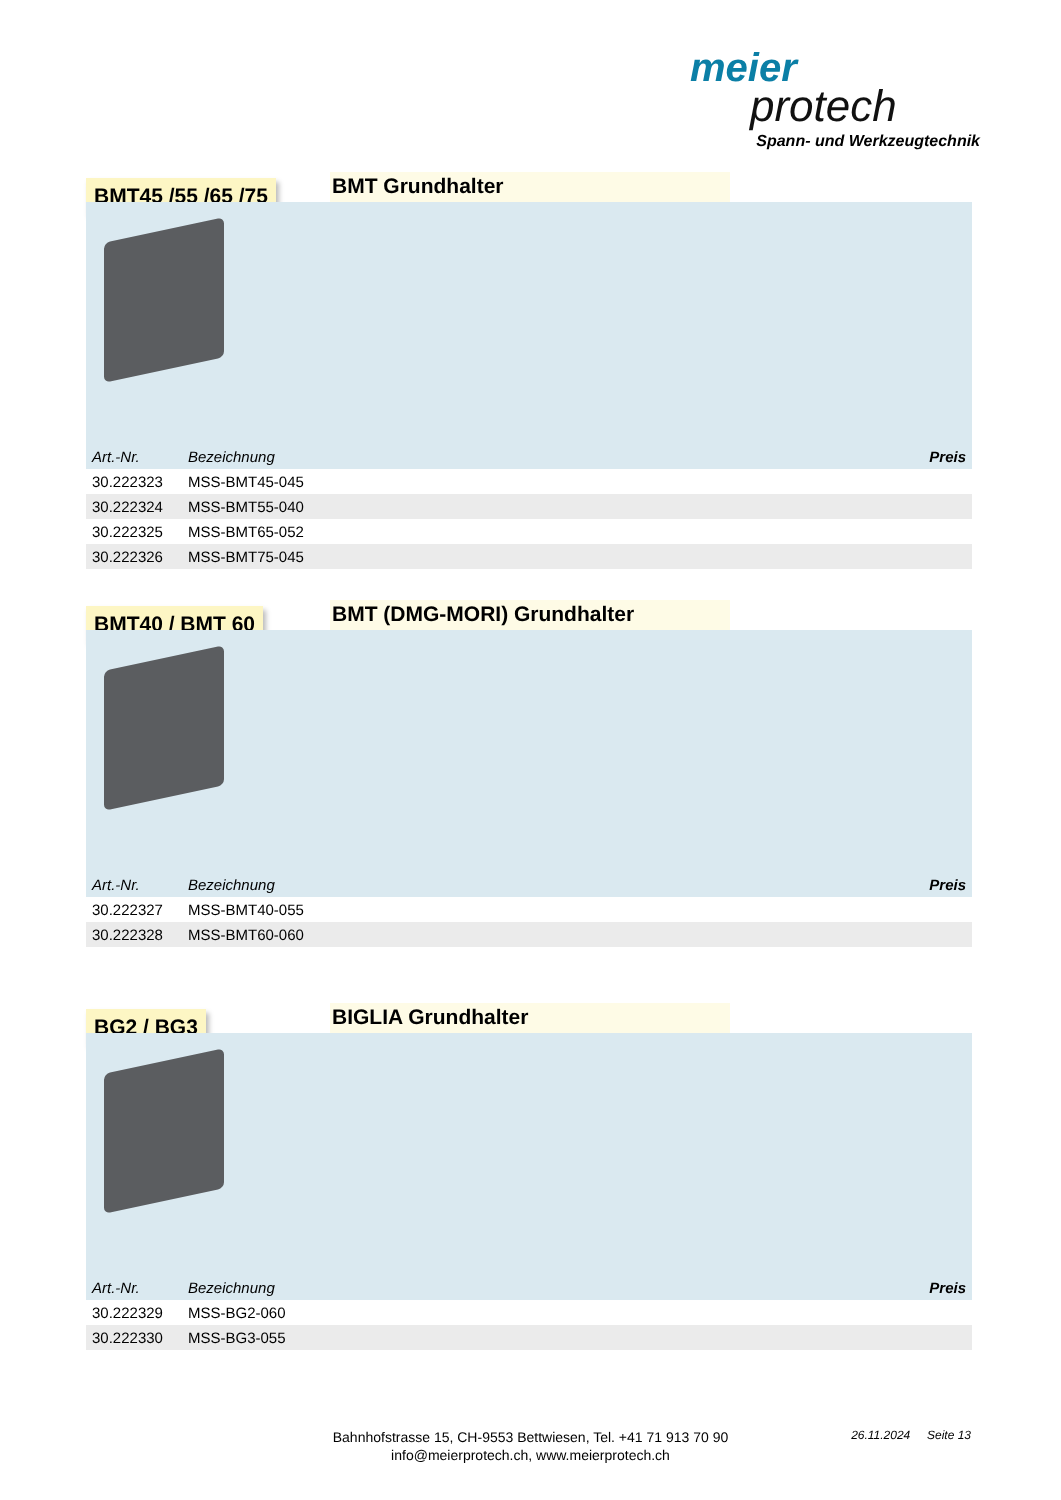meier
protech
Spann- und Werkzeugtechnik
BMT45 /55 /65 /75
BMT Grundhalter
| Art.-Nr. | Bezeichnung | Preis |
| --- | --- | --- |
| 30.222323 | MSS-BMT45-045 | |
| 30.222324 | MSS-BMT55-040 | |
| 30.222325 | MSS-BMT65-052 | |
| 30.222326 | MSS-BMT75-045 | |
BMT40 / BMT 60
BMT (DMG-MORI) Grundhalter
| Art.-Nr. | Bezeichnung | Preis |
| --- | --- | --- |
| 30.222327 | MSS-BMT40-055 | |
| 30.222328 | MSS-BMT60-060 | |
BG2 / BG3
BIGLIA Grundhalter
| Art.-Nr. | Bezeichnung | Preis |
| --- | --- | --- |
| 30.222329 | MSS-BG2-060 | |
| 30.222330 | MSS-BG3-055 | |
Bahnhofstrasse 15, CH-9553 Bettwiesen, Tel. +41 71 913 70 90
info@meierprotech.ch, www.meierprotech.ch
26.11.2024 Seite 13